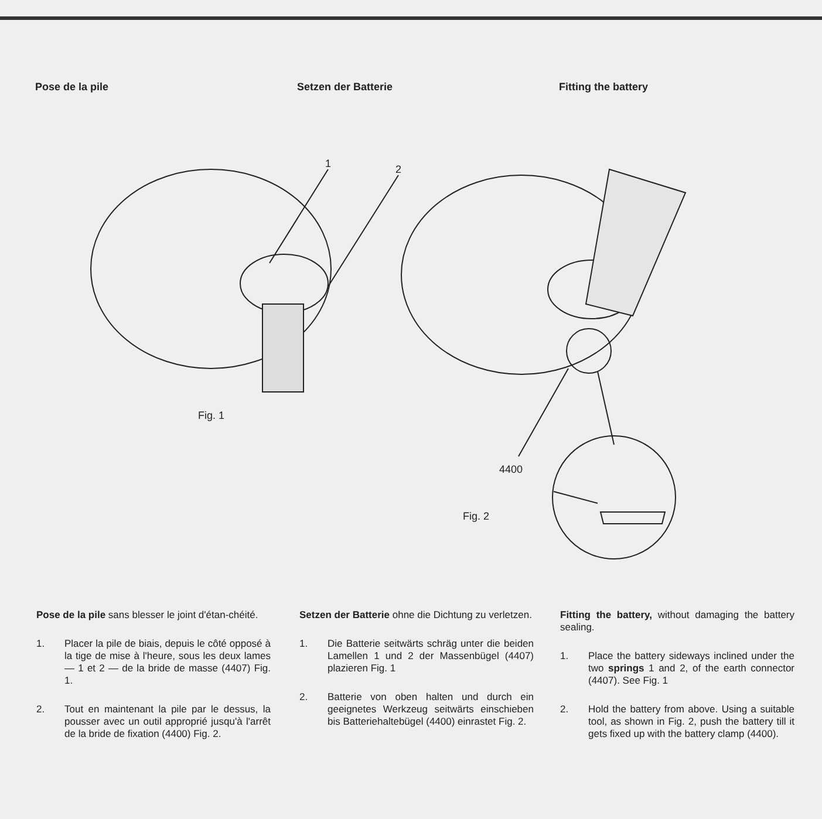Pose de la pile Setzen der Batterie Fitting the battery
1 2
Fig. 1
4400
Fig. 2
Pose de la pile sans blesser le joint d'étan-chéité.
1. Placer la pile de biais, depuis le côté opposé à la tige de mise à l'heure, sous les deux lames — 1 et 2 — de la bride de masse (4407) Fig. 1.
2. Tout en maintenant la pile par le dessus, la pousser avec un outil approprié jusqu'à l'arrêt de la bride de fixation (4400) Fig. 2.
Setzen der Batterie ohne die Dichtung zu verletzen.
1. Die Batterie seitwärts schräg unter die beiden Lamellen 1 und 2 der Massenbügel (4407) plazieren Fig. 1
2. Batterie von oben halten und durch ein geeignetes Werkzeug seitwärts einschieben bis Batteriehaltebügel (4400) einrastet Fig. 2.
Fitting the battery, without damaging the battery sealing.
1. Place the battery sideways inclined under the two springs 1 and 2, of the earth connector (4407). See Fig. 1
2. Hold the battery from above. Using a suitable tool, as shown in Fig. 2, push the battery till it gets fixed up with the battery clamp (4400).